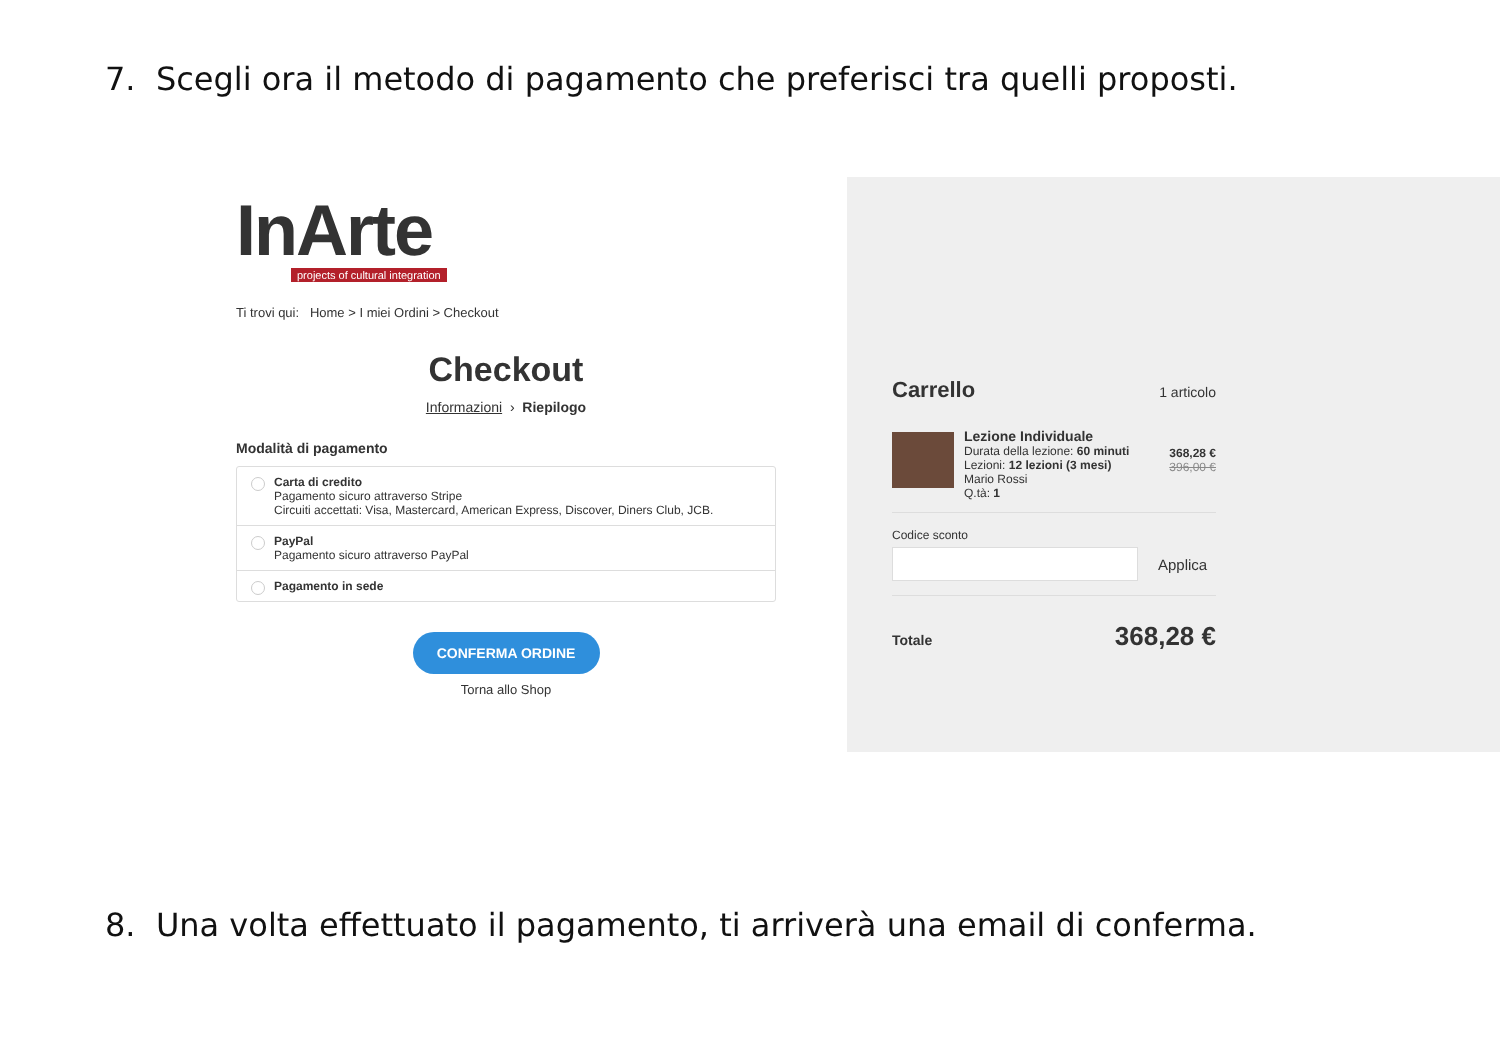7. Scegli ora il metodo di pagamento che preferisci tra quelli proposti.
InArte
projects of cultural integration
Ti trovi qui: Home > I miei Ordini > Checkout
Checkout
Informazioni › Riepilogo
Modalità di pagamento
Carta di credito
Pagamento sicuro attraverso Stripe
Circuiti accettati: Visa, Mastercard, American Express, Discover, Diners Club, JCB.
PayPal
Pagamento sicuro attraverso PayPal
Pagamento in sede
CONFERMA ORDINE
Torna allo Shop
Carrello 1 articolo
Lezione Individuale
Durata della lezione: 60 minuti
Lezioni: 12 lezioni (3 mesi)
Mario Rossi
Q.tà: 1
368,28 €
396,00 €
Codice sconto
Applica
Totale 368,28 €
8. Una volta effettuato il pagamento, ti arriverà una email di conferma.